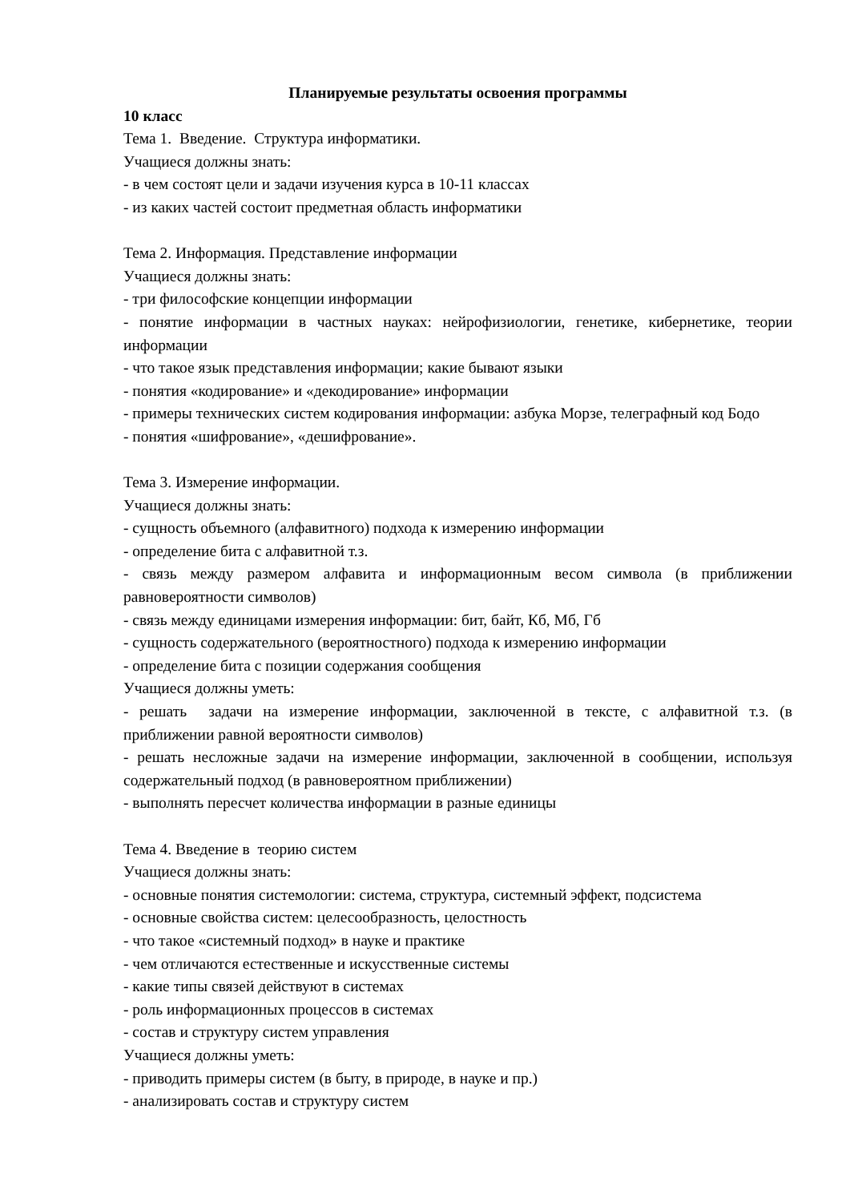Планируемые результаты освоения программы
10 класс
Тема 1. Введение. Структура информатики.
Учащиеся должны знать:
- в чем состоят цели и задачи изучения курса в 10-11 классах
- из каких частей состоит предметная область информатики
Тема 2. Информация. Представление информации
Учащиеся должны знать:
- три философские концепции информации
- понятие информации в частных науках: нейрофизиологии, генетике, кибернетике, теории информации
- что такое язык представления информации; какие бывают языки
- понятия «кодирование» и «декодирование» информации
- примеры технических систем кодирования информации: азбука Морзе, телеграфный код Бодо
- понятия «шифрование», «дешифрование».
Тема 3. Измерение информации.
Учащиеся должны знать:
- сущность объемного (алфавитного) подхода к измерению информации
- определение бита с алфавитной т.з.
- связь между размером алфавита и информационным весом символа (в приближении равновероятности символов)
- связь между единицами измерения информации: бит, байт, Кб, Мб, Гб
- сущность содержательного (вероятностного) подхода к измерению информации
- определение бита с позиции содержания сообщения
Учащиеся должны уметь:
- решать задачи на измерение информации, заключенной в тексте, с алфавитной т.з. (в приближении равной вероятности символов)
- решать несложные задачи на измерение информации, заключенной в сообщении, используя содержательный подход (в равновероятном приближении)
- выполнять пересчет количества информации в разные единицы
Тема 4. Введение в теорию систем
Учащиеся должны знать:
- основные понятия системологии: система, структура, системный эффект, подсистема
- основные свойства систем: целесообразность, целостность
- что такое «системный подход» в науке и практике
- чем отличаются естественные и искусственные системы
- какие типы связей действуют в системах
- роль информационных процессов в системах
- состав и структуру систем управления
Учащиеся должны уметь:
- приводить примеры систем (в быту, в природе, в науке и пр.)
- анализировать состав и структуру систем